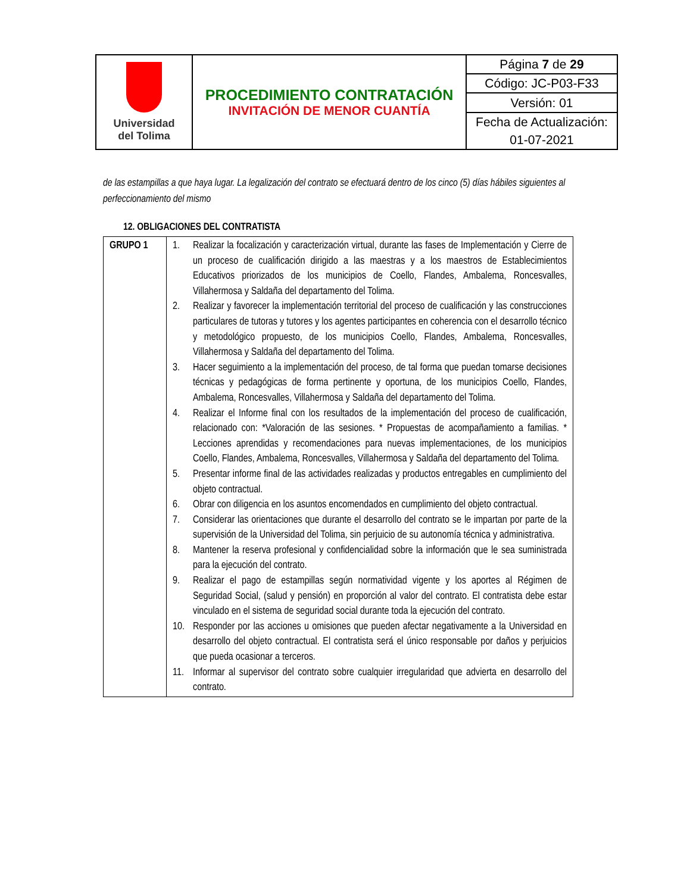| Universidad del Tolima | PROCEDIMIENTO CONTRATACIÓN INVITACIÓN DE MENOR CUANTÍA | Página 7 de 29 |
| | | Código: JC-P03-F33 |
| | | Versión: 01 |
| | | Fecha de Actualización: |
| | | 01-07-2021 |
de las estampillas a que haya lugar. La legalización del contrato se efectuará dentro de los cinco (5) días hábiles siguientes al perfeccionamiento del mismo
12. OBLIGACIONES DEL CONTRATISTA
| GRUPO 1 | 1. Realizar la focalización y caracterización virtual, durante las fases de Implementación y Cierre de un proceso de cualificación dirigido a las maestras y a los maestros de Establecimientos Educativos priorizados de los municipios de Coello, Flandes, Ambalema, Roncesvalles, Villahermosa y Saldaña del departamento del Tolima. 2. Realizar y favorecer la implementación territorial del proceso de cualificación y las construcciones particulares de tutoras y tutores y los agentes participantes en coherencia con el desarrollo técnico y metodológico propuesto, de los municipios Coello, Flandes, Ambalema, Roncesvalles, Villahermosa y Saldaña del departamento del Tolima. 3. Hacer seguimiento a la implementación del proceso, de tal forma que puedan tomarse decisiones técnicas y pedagógicas de forma pertinente y oportuna, de los municipios Coello, Flandes, Ambalema, Roncesvalles, Villahermosa y Saldaña del departamento del Tolima. 4. Realizar el Informe final con los resultados de la implementación del proceso de cualificación, relacionado con: *Valoración de las sesiones. * Propuestas de acompañamiento a familias. * Lecciones aprendidas y recomendaciones para nuevas implementaciones, de los municipios Coello, Flandes, Ambalema, Roncesvalles, Villahermosa y Saldaña del departamento del Tolima. 5. Presentar informe final de las actividades realizadas y productos entregables en cumplimiento del objeto contractual. 6. Obrar con diligencia en los asuntos encomendados en cumplimiento del objeto contractual. 7. Considerar las orientaciones que durante el desarrollo del contrato se le impartan por parte de la supervisión de la Universidad del Tolima, sin perjuicio de su autonomía técnica y administrativa. 8. Mantener la reserva profesional y confidencialidad sobre la información que le sea suministrada para la ejecución del contrato. 9. Realizar el pago de estampillas según normatividad vigente y los aportes al Régimen de Seguridad Social, (salud y pensión) en proporción al valor del contrato. El contratista debe estar vinculado en el sistema de seguridad social durante toda la ejecución del contrato. 10. Responder por las acciones u omisiones que pueden afectar negativamente a la Universidad en desarrollo del objeto contractual. El contratista será el único responsable por daños y perjuicios que pueda ocasionar a terceros. 11. Informar al supervisor del contrato sobre cualquier irregularidad que advierta en desarrollo del contrato. |